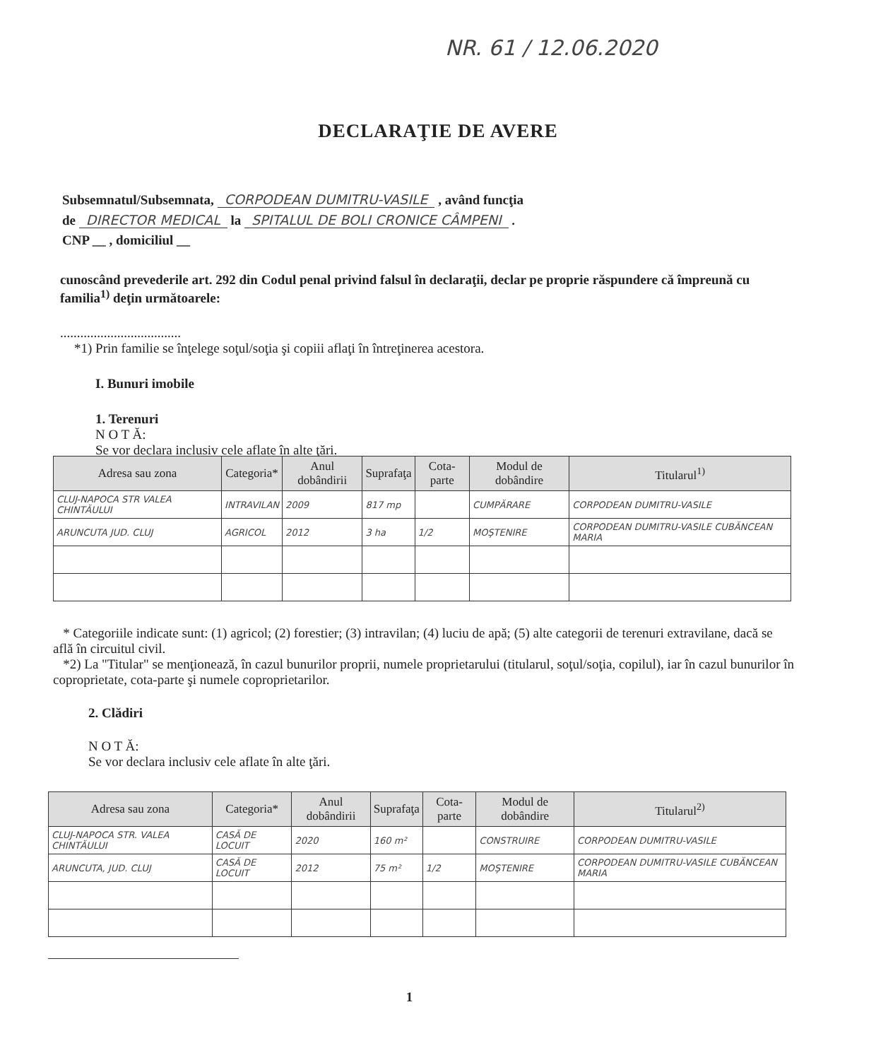NR. 61 / 12.06.2020
DECLARAŢIE DE AVERE
Subsemnatul/Subsemnata, CORPODEAN DUMITRU-VASILE , având funcţia
de DIRECTOR MEDICAL la SPITALUL DE BOLI CRONICE CÂMPENI .
CNP __ , domiciliul __
cunoscând prevederile art. 292 din Codul penal privind falsul în declaraţii, declar pe proprie răspundere că împreună cu familia<sup>1)</sup> deţin următoarele:
....................................
*1) Prin familie se înţelege soţul/soţia şi copiii aflaţi în întreţinerea acestora.
I. Bunuri imobile
1. Terenuri
N O T Ă:
Se vor declara inclusiv cele aflate în alte ţări.
| Adresa sau zona | Categoria* | Anul dobândirii | Suprafaţa | Cota-parte | Modul de dobândire | Titularul<sup>1)</sup> |
| --- | --- | --- | --- | --- | --- | --- |
| CLUJ-NAPOCA STR VALEA CHINTĂULUI | INTRAVILAN | 2009 | 817 mp | | CUMPĂRARE | CORPODEAN DUMITRU-VASILE |
| ARUNCUTA JUD. CLUJ | AGRICOL | 2012 | 3 ha | 1/2 | MOŞTENIRE | CORPODEAN DUMITRU-VASILE CUBĂNCEAN MARIA |
* Categoriile indicate sunt: (1) agricol; (2) forestier; (3) intravilan; (4) luciu de apă; (5) alte categorii de terenuri extravilane, dacă se află în circuitul civil.
*2) La "Titular" se menţionează, în cazul bunurilor proprii, numele proprietarului (titularul, soţul/soţia, copilul), iar în cazul bunurilor în coproprietate, cota-parte şi numele coproprietarilor.
2. Clădiri
N O T Ă:
Se vor declara inclusiv cele aflate în alte ţări.
| Adresa sau zona | Categoria* | Anul dobândirii | Suprafaţa | Cota-parte | Modul de dobândire | Titularul<sup>2)</sup> |
| --- | --- | --- | --- | --- | --- | --- |
| CLUJ-NAPOCA STR. VALEA CHINTĂULUI | CASĂ DE LOCUIT | 2020 | 160 m² | | CONSTRUIRE | CORPODEAN DUMITRU-VASILE |
| ARUNCUTA, JUD. CLUJ | CASĂ DE LOCUIT | 2012 | 75 m² | 1/2 | MOŞTENIRE | CORPODEAN DUMITRU-VASILE CUBĂNCEAN MARIA |
1